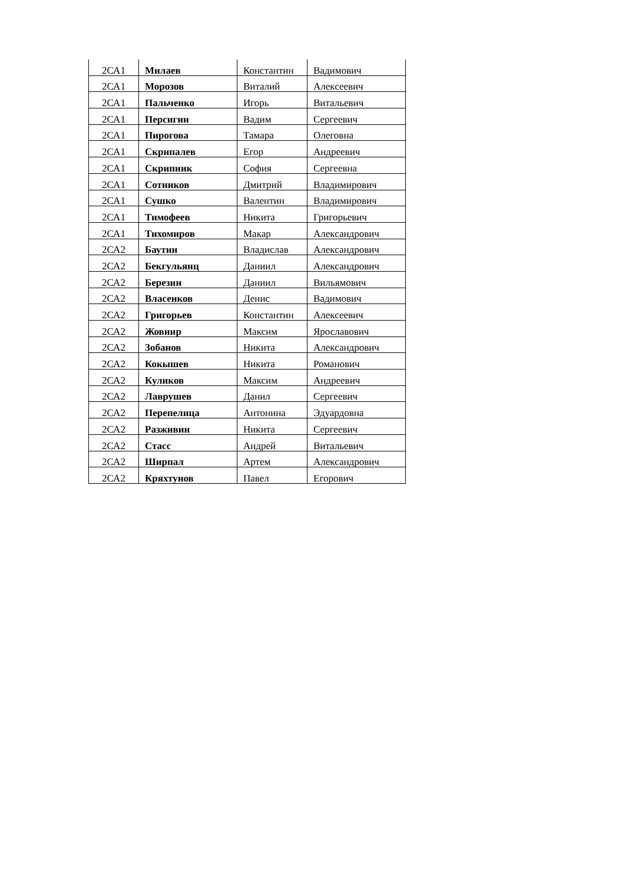| 2СА1 | Милаев | Константин | Вадимович |
| 2СА1 | Морозов | Виталий | Алексеевич |
| 2СА1 | Пальченко | Игорь | Витальевич |
| 2СА1 | Персигин | Вадим | Сергеевич |
| 2СА1 | Пирогова | Тамара | Олеговна |
| 2СА1 | Скрипалев | Егор | Андреевич |
| 2СА1 | Скрипник | София | Сергеевна |
| 2СА1 | Сотников | Дмитрий | Владимирович |
| 2СА1 | Сушко | Валентин | Владимирович |
| 2СА1 | Тимофеев | Никита | Григорьевич |
| 2СА1 | Тихомиров | Макар | Александрович |
| 2СА2 | Баутин | Владислав | Александрович |
| 2СА2 | Бекгульянц | Даниил | Александрович |
| 2СА2 | Березин | Даниил | Вильямович |
| 2СА2 | Власенков | Денис | Вадимович |
| 2СА2 | Григорьев | Константин | Алексеевич |
| 2СА2 | Жовнир | Максим | Ярославович |
| 2СА2 | Зобанов | Никита | Александрович |
| 2СА2 | Кокышев | Никита | Романович |
| 2СА2 | Куликов | Максим | Андреевич |
| 2СА2 | Лаврушев | Данил | Сергеевич |
| 2СА2 | Перепелица | Антонина | Эдуардовна |
| 2СА2 | Разживин | Никита | Сергеевич |
| 2СА2 | Стасс | Андрей | Витальевич |
| 2СА2 | Ширпал | Артем | Александрович |
| 2СА2 | Кряхтунов | Павел | Егорович |